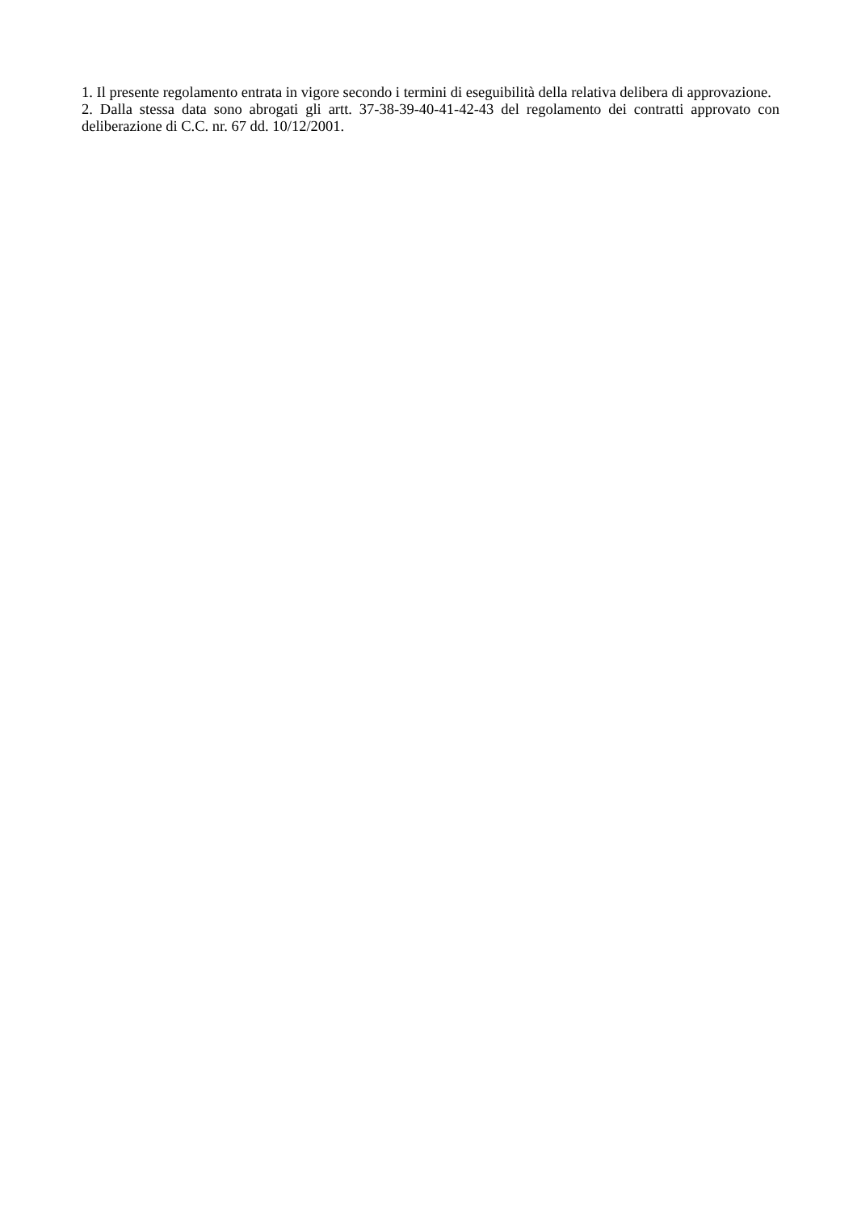1. Il presente regolamento entrata in vigore secondo i termini di eseguibilità della relativa delibera di approvazione.
2. Dalla stessa data sono abrogati gli artt. 37-38-39-40-41-42-43 del regolamento dei contratti approvato con deliberazione di C.C. nr. 67 dd. 10/12/2001.